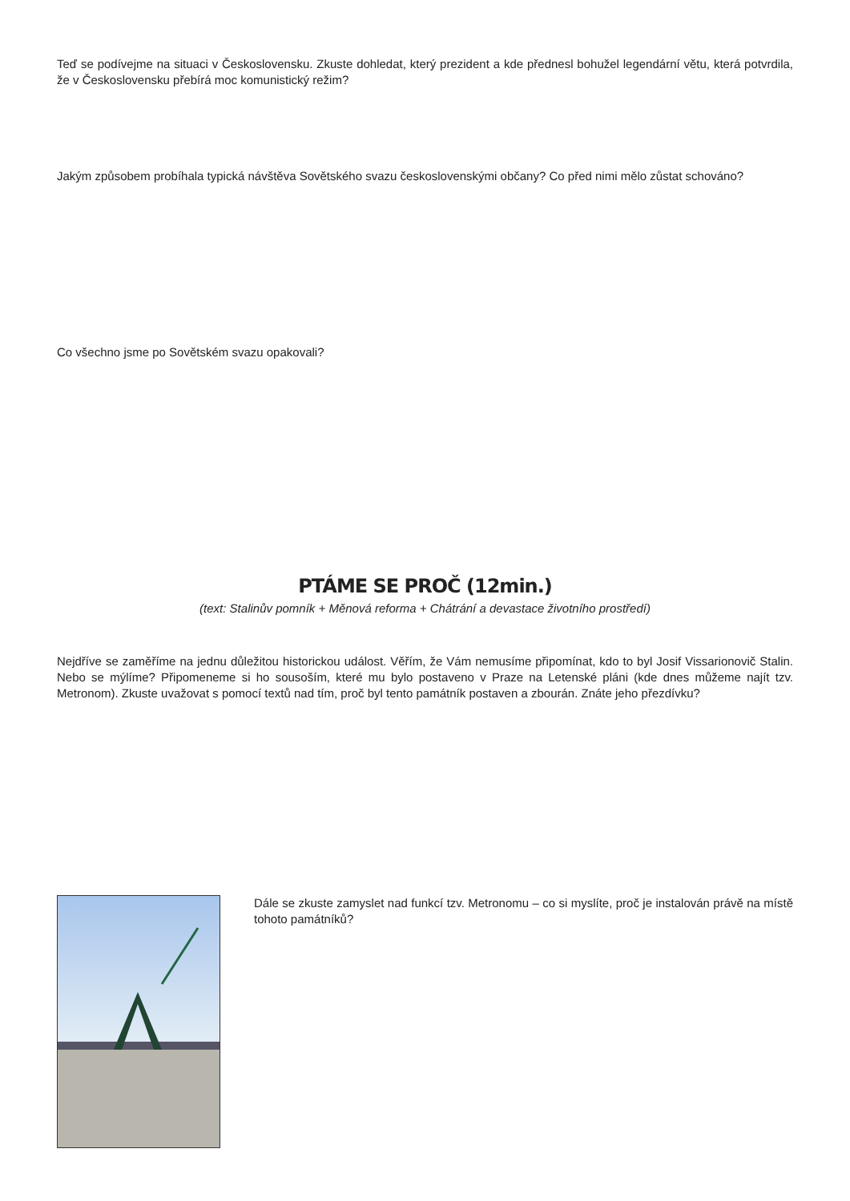Teď se podívejme na situaci v Československu. Zkuste dohledat, který prezident a kde přednesl bohužel legendární větu, která potvrdila, že v Československu přebírá moc komunistický režim?
Jakým způsobem probíhala typická návštěva Sovětského svazu československými občany? Co před nimi mělo zůstat schováno?
Co všechno jsme po Sovětském svazu opakovali?
PTÁME SE PROČ (12min.)
(text: Stalinův pomník + Měnová reforma + Chátrání a devastace životního prostředí)
Nejdříve se zaměříme na jednu důležitou historickou událost. Věřím, že Vám nemusíme připomínat, kdo to byl Josif Vissarionovič Stalin. Nebo se mýlíme? Připomeneme si ho sousoším, které mu bylo postaveno v Praze na Letenské pláni (kde dnes můžeme najít tzv. Metronom). Zkuste uvažovat s pomocí textů nad tím, proč byl tento památník postaven a zbourán. Znáte jeho přezdívku?
Dále se zkuste zamyslet nad funkcí tzv. Metronomu – co si myslíte, proč je instalován právě na místě tohoto památníků?